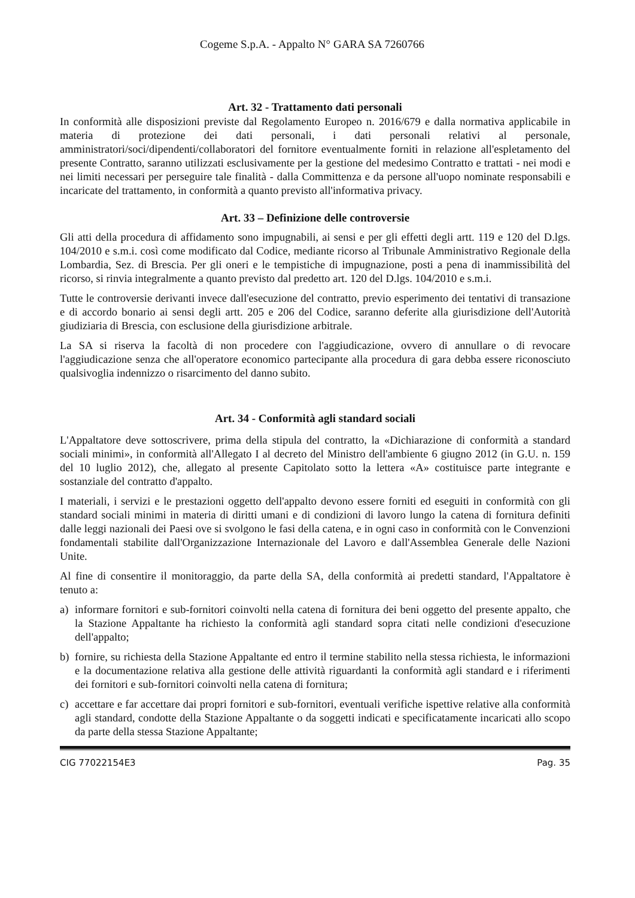Cogeme S.p.A. - Appalto N° GARA SA 7260766
Art. 32 - Trattamento dati personali
In conformità alle disposizioni previste dal Regolamento Europeo n. 2016/679 e dalla normativa applicabile in materia di protezione dei dati personali, i dati personali relativi al personale, amministratori/soci/dipendenti/collaboratori del fornitore eventualmente forniti in relazione all'espletamento del presente Contratto, saranno utilizzati esclusivamente per la gestione del medesimo Contratto e trattati - nei modi e nei limiti necessari per perseguire tale finalità - dalla Committenza e da persone all'uopo nominate responsabili e incaricate del trattamento, in conformità a quanto previsto all'informativa privacy.
Art. 33 – Definizione delle controversie
Gli atti della procedura di affidamento sono impugnabili, ai sensi e per gli effetti degli artt. 119 e 120 del D.lgs. 104/2010 e s.m.i. così come modificato dal Codice, mediante ricorso al Tribunale Amministrativo Regionale della Lombardia, Sez. di Brescia. Per gli oneri e le tempistiche di impugnazione, posti a pena di inammissibilità del ricorso, si rinvia integralmente a quanto previsto dal predetto art. 120 del D.lgs. 104/2010 e s.m.i.
Tutte le controversie derivanti invece dall'esecuzione del contratto, previo esperimento dei tentativi di transazione e di accordo bonario ai sensi degli artt. 205 e 206 del Codice, saranno deferite alla giurisdizione dell'Autorità giudiziaria di Brescia, con esclusione della giurisdizione arbitrale.
La SA si riserva la facoltà di non procedere con l'aggiudicazione, ovvero di annullare o di revocare l'aggiudicazione senza che all'operatore economico partecipante alla procedura di gara debba essere riconosciuto qualsivoglia indennizzo o risarcimento del danno subito.
Art. 34 - Conformità agli standard sociali
L'Appaltatore deve sottoscrivere, prima della stipula del contratto, la «Dichiarazione di conformità a standard sociali minimi», in conformità all'Allegato I al decreto del Ministro dell'ambiente 6 giugno 2012 (in G.U. n. 159 del 10 luglio 2012), che, allegato al presente Capitolato sotto la lettera «A» costituisce parte integrante e sostanziale del contratto d'appalto.
I materiali, i servizi e le prestazioni oggetto dell'appalto devono essere forniti ed eseguiti in conformità con gli standard sociali minimi in materia di diritti umani e di condizioni di lavoro lungo la catena di fornitura definiti dalle leggi nazionali dei Paesi ove si svolgono le fasi della catena, e in ogni caso in conformità con le Convenzioni fondamentali stabilite dall'Organizzazione Internazionale del Lavoro e dall'Assemblea Generale delle Nazioni Unite.
Al fine di consentire il monitoraggio, da parte della SA, della conformità ai predetti standard, l'Appaltatore è tenuto a:
a) informare fornitori e sub-fornitori coinvolti nella catena di fornitura dei beni oggetto del presente appalto, che la Stazione Appaltante ha richiesto la conformità agli standard sopra citati nelle condizioni d'esecuzione dell'appalto;
b) fornire, su richiesta della Stazione Appaltante ed entro il termine stabilito nella stessa richiesta, le informazioni e la documentazione relativa alla gestione delle attività riguardanti la conformità agli standard e i riferimenti dei fornitori e sub-fornitori coinvolti nella catena di fornitura;
c) accettare e far accettare dai propri fornitori e sub-fornitori, eventuali verifiche ispettive relative alla conformità agli standard, condotte della Stazione Appaltante o da soggetti indicati e specificatamente incaricati allo scopo da parte della stessa Stazione Appaltante;
CIG 77022154E3 Pag. 35